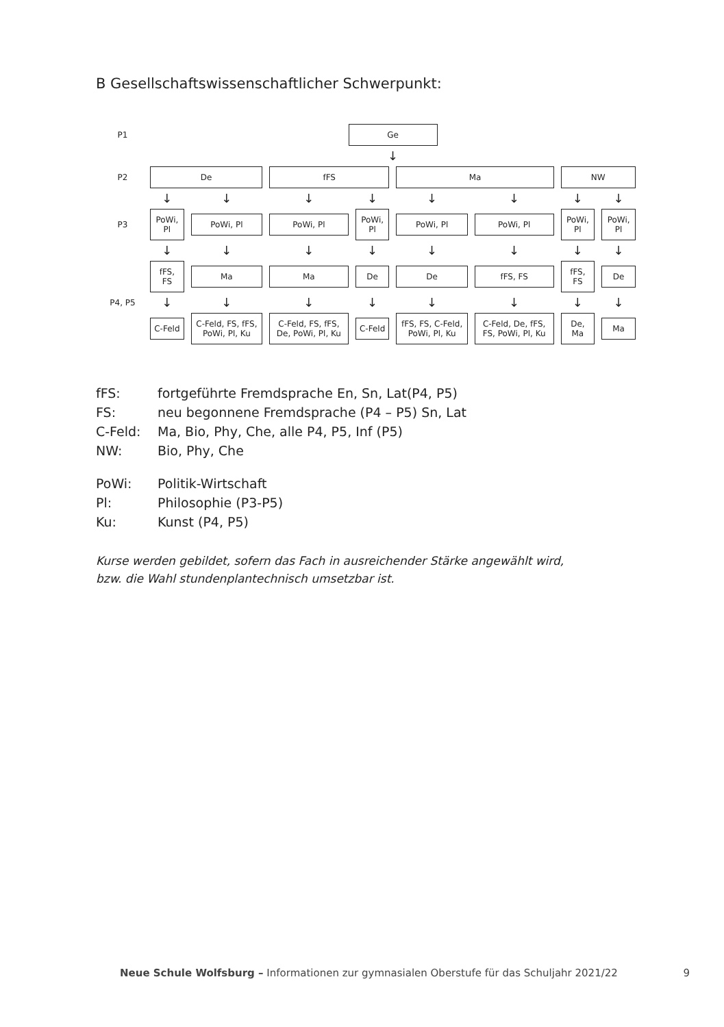B Gesellschaftswissenschaftlicher Schwerpunkt:
| P1 | Ge | | | | | | | |
| | ↓ | | | | | | | |
| P2 | De | | fFS | | Ma | | NW | |
| | ↓ | ↓ | ↓ | ↓ | ↓ | ↓ | ↓ | ↓ |
| P3 | PoWi, Pl | PoWi, Pl | PoWi, Pl | PoWi, Pl | PoWi, Pl | PoWi, Pl | PoWi, Pl | PoWi, Pl |
| | ↓ | ↓ | ↓ | ↓ | ↓ | ↓ | ↓ | ↓ |
| P4, P5 | fFS, FS | Ma | Ma | De | De | fFS, FS | fFS, FS | De |
| | ↓ | ↓ | ↓ | ↓ | ↓ | ↓ | ↓ | ↓ |
| | C-Feld | C-Feld, FS, fFS, PoWi, Pl, Ku | C-Feld, FS, fFS, De, PoWi, Pl, Ku | C-Feld | fFS, FS, C-Feld, PoWi, Pl, Ku | C-Feld, De, fFS, FS, PoWi, Pl, Ku | De, Ma | Ma |
fFS: fortgeführte Fremdsprache En, Sn, Lat(P4, P5) FS: neu begonnene Fremdsprache (P4 – P5) Sn, Lat C-Feld: Ma, Bio, Phy, Che, alle P4, P5, Inf (P5) NW: Bio, Phy, Che
PoWi: Politik-Wirtschaft Pl: Philosophie (P3-P5) Ku: Kunst (P4, P5)
Kurse werden gebildet, sofern das Fach in ausreichender Stärke angewählt wird,
bzw. die Wahl stundenplantechnisch umsetzbar ist.
Neue Schule Wolfsburg – Informationen zur gymnasialen Oberstufe für das Schuljahr 2021/22 9